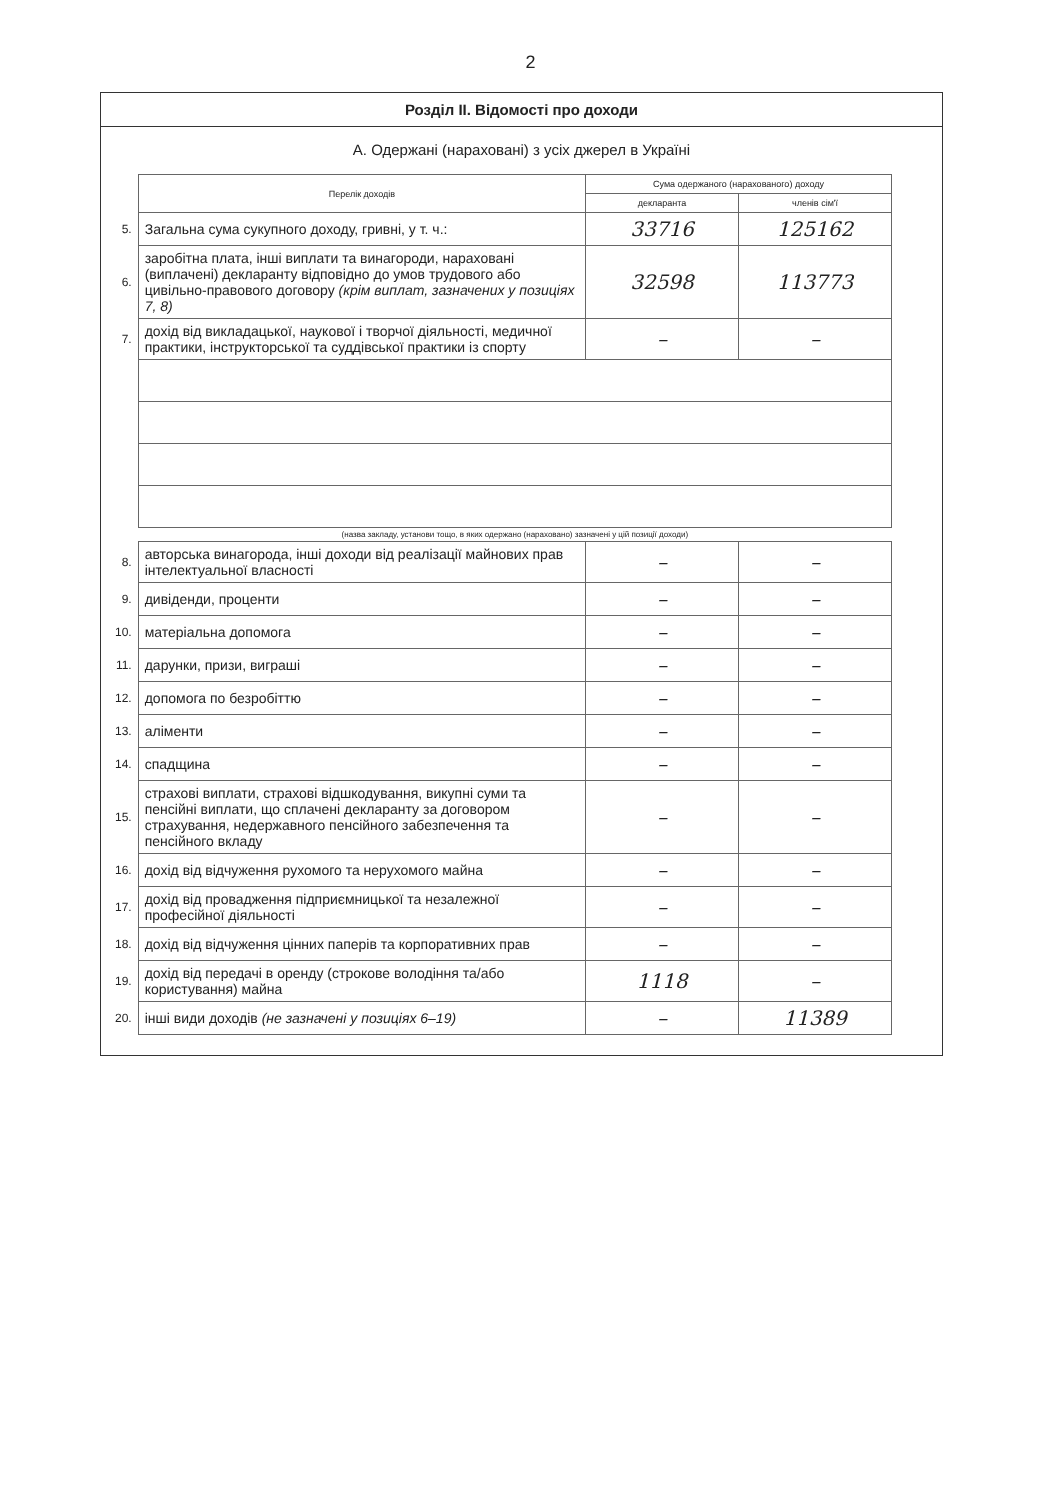2
Розділ ІІ. Відомості про доходи
А. Одержані (нараховані) з усіх джерел в Україні
| | Перелік доходів | Сума одержаного (нарахованого) доходу | |
| | | декларанта | членів сім'ї |
| 5. | Загальна сума сукупного доходу, гривні, у т. ч.: | 33716 | 125162 |
| 6. | заробітна плата, інші виплати та винагороди, нараховані (виплачені) декларанту відповідно до умов трудового або цивільно-правового договору (крім виплат, зазначених у позиціях 7, 8) | 32598 | 113773 |
| 7. | дохід від викладацької, наукової і творчої діяльності, медичної практики, інструкторської та суддівської практики із спорту | – | – |
| | (назва закладу, установи тощо, в яких одержано (нараховано) зазначені у цій позиції доходи) | | |
| 8. | авторська винагорода, інші доходи від реалізації майнових прав інтелектуальної власності | – | – |
| 9. | дивіденди, проценти | – | – |
| 10. | матеріальна допомога | – | – |
| 11. | дарунки, призи, виграші | – | – |
| 12. | допомога по безробіттю | – | – |
| 13. | аліменти | – | – |
| 14. | спадщина | – | – |
| 15. | страхові виплати, страхові відшкодування, викупні суми та пенсійні виплати, що сплачені декларанту за договором страхування, недержавного пенсійного забезпечення та пенсійного вкладу | – | – |
| 16. | дохід від відчуження рухомого та нерухомого майна | – | – |
| 17. | дохід від провадження підприємницької та незалежної професійної діяльності | – | – |
| 18. | дохід від відчуження цінних паперів та корпоративних прав | – | – |
| 19. | дохід від передачі в оренду (строкове володіння та/або користування) майна | 1118 | – |
| 20. | інші види доходів (не зазначені у позиціях 6–19) | – | 11389 |